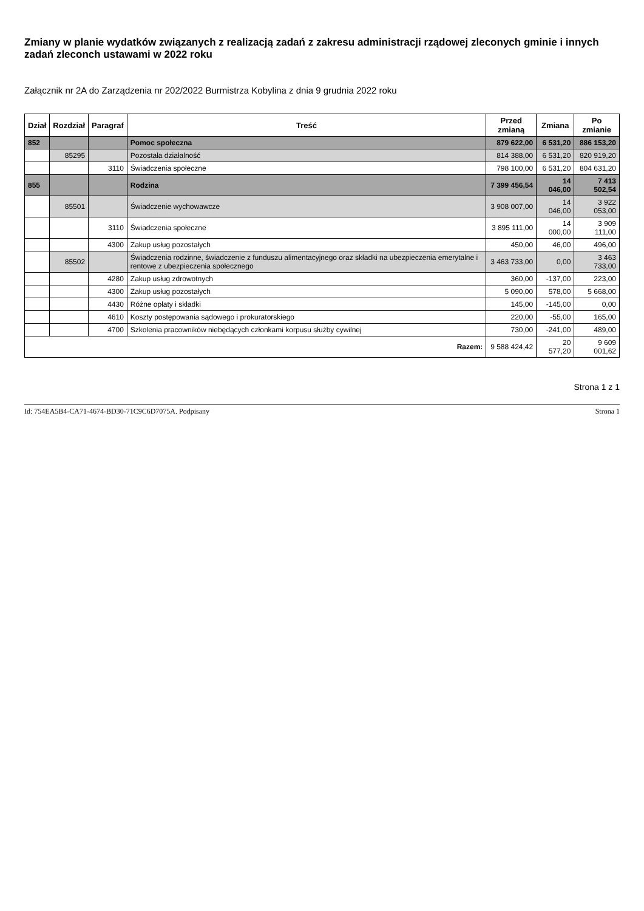Zmiany w planie wydatków związanych z realizacją zadań z zakresu administracji rządowej zleconych gminie i innych zadań zleconch ustawami w 2022 roku
Załącznik nr 2A do Zarządzenia nr 202/2022 Burmistrza Kobylina z dnia 9 grudnia 2022 roku
| Dział | Rozdział | Paragraf | Treść | Przed zmianą | Zmiana | Po zmianie |
| --- | --- | --- | --- | --- | --- | --- |
| 852 | | | Pomoc społeczna | 879 622,00 | 6 531,20 | 886 153,20 |
| | 85295 | | Pozostała działalność | 814 388,00 | 6 531,20 | 820 919,20 |
| | | 3110 | Świadczenia społeczne | 798 100,00 | 6 531,20 | 804 631,20 |
| 855 | | | Rodzina | 7 399 456,54 | 14 046,00 | 7 413 502,54 |
| | 85501 | | Świadczenie wychowawcze | 3 908 007,00 | 14 046,00 | 3 922 053,00 |
| | | 3110 | Świadczenia społeczne | 3 895 111,00 | 14 000,00 | 3 909 111,00 |
| | | 4300 | Zakup usług pozostałych | 450,00 | 46,00 | 496,00 |
| | 85502 | | Świadczenia rodzinne, świadczenie z funduszu alimentacyjnego oraz składki na ubezpieczenia emerytalne i rentowe z ubezpieczenia społecznego | 3 463 733,00 | 0,00 | 3 463 733,00 |
| | | 4280 | Zakup usług zdrowotnych | 360,00 | -137,00 | 223,00 |
| | | 4300 | Zakup usług pozostałych | 5 090,00 | 578,00 | 5 668,00 |
| | | 4430 | Różne opłaty i składki | 145,00 | -145,00 | 0,00 |
| | | 4610 | Koszty postępowania sądowego i prokuratorskiego | 220,00 | -55,00 | 165,00 |
| | | 4700 | Szkolenia pracowników niebędących członkami korpusu służby cywilnej | 730,00 | -241,00 | 489,00 |
| Razem: | | | | 9 588 424,42 | 20 577,20 | 9 609 001,62 |
Strona 1 z 1
Id: 754EA5B4-CA71-4674-BD30-71C9C6D7075A. Podpisany Strona 1